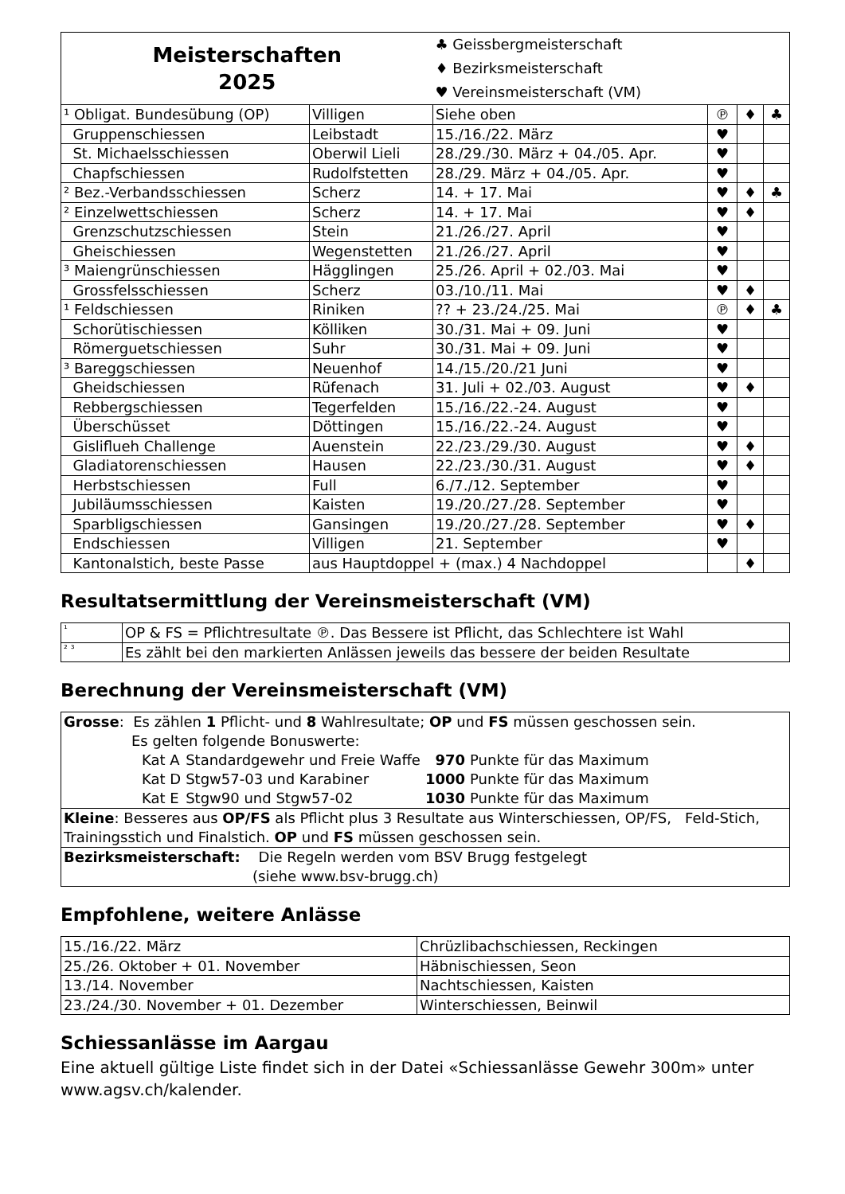| Meisterschaften 2025 | | ♣ Geissbergmeisterschaft ♦ Bezirksmeisterschaft ♥ Vereinsmeisterschaft (VM) | | | |
| ¹ Obligat. Bundesübung (OP) | Villigen | Siehe oben | ℗ | ♦ | ♣ |
| Gruppenschiessen | Leibstadt | 15./16./22. März | ♥ | | |
| St. Michaelsschiessen | Oberwil Lieli | 28./29./30. März + 04./05. Apr. | ♥ | | |
| Chapfschiessen | Rudolfstetten | 28./29. März + 04./05. Apr. | ♥ | | |
| ² Bez.-Verbandsschiessen | Scherz | 14. + 17. Mai | ♥ | ♦ | ♣ |
| ² Einzelwettschiessen | Scherz | 14. + 17. Mai | ♥ | ♦ | |
| Grenzschutzschiessen | Stein | 21./26./27. April | ♥ | | |
| Gheischiessen | Wegenstetten | 21./26./27. April | ♥ | | |
| ³ Maiengrünschiessen | Hägglingen | 25./26. April + 02./03. Mai | ♥ | | |
| Grossfelsschiessen | Scherz | 03./10./11. Mai | ♥ | ♦ | |
| ¹ Feldschiessen | Riniken | ?? + 23./24./25. Mai | ℗ | ♦ | ♣ |
| Schorütischiessen | Kölliken | 30./31. Mai + 09. Juni | ♥ | | |
| Römerguetschiessen | Suhr | 30./31. Mai + 09. Juni | ♥ | | |
| ³ Bareggschiessen | Neuenhof | 14./15./20./21 Juni | ♥ | | |
| Gheidschiessen | Rüfenach | 31. Juli + 02./03. August | ♥ | ♦ | |
| Rebbergschiessen | Tegerfelden | 15./16./22.-24. August | ♥ | | |
| Überschüsset | Döttingen | 15./16./22.-24. August | ♥ | | |
| Gisliflueh Challenge | Auenstein | 22./23./29./30. August | ♥ | ♦ | |
| Gladiatorenschiessen | Hausen | 22./23./30./31. August | ♥ | ♦ | |
| Herbstschiessen | Full | 6./7./12. September | ♥ | | |
| Jubiläumsschiessen | Kaisten | 19./20./27./28. September | ♥ | | |
| Sparbligschiessen | Gansingen | 19./20./27./28. September | ♥ | ♦ | |
| Endschiessen | Villigen | 21. September | ♥ | | |
| Kantonalstich, beste Passe | aus Hauptdoppel + (max.) 4 Nachdoppel | | | ♦ | |
Resultatsermittlung der Vereinsmeisterschaft (VM)
| ¹ | OP & FS = Pflichtresultate ℗. Das Bessere ist Pflicht, das Schlechtere ist Wahl |
| ² ³ | Es zählt bei den markierten Anlässen jeweils das bessere der beiden Resultate |
Berechnung der Vereinsmeisterschaft (VM)
| Grosse : Es zählen 1 Pflicht- und 8 Wahlresultate; OP und FS müssen geschossen sein. Es gelten folgende Bonuswerte: / Kat A / Standardgewehr und Freie Waffe / 970 / Punkte für das Maximum / / Kat D / Stgw57-03 und Karabiner / 1000 / Punkte für das Maximum / / Kat E / Stgw90 und Stgw57-02 / 1030 / Punkte für das Maximum / |
| Kleine : Besseres aus OP/FS als Pflicht plus 3 Resultate aus Winterschiessen, OP/FS, Feld-Stich, Trainingsstich und Finalstich. OP und FS müssen geschossen sein. |
| Bezirksmeisterschaft: Die Regeln werden vom BSV Brugg festgelegt (siehe www.bsv-brugg.ch) |
Empfohlene, weitere Anlässe
| 15./16./22. März | Chrüzlibachschiessen, Reckingen |
| 25./26. Oktober + 01. November | Häbnischiessen, Seon |
| 13./14. November | Nachtschiessen, Kaisten |
| 23./24./30. November + 01. Dezember | Winterschiessen, Beinwil |
Schiessanlässe im Aargau
Eine aktuell gültige Liste findet sich in der Datei «Schiessanlässe Gewehr 300m» unter www.agsv.ch/kalender.